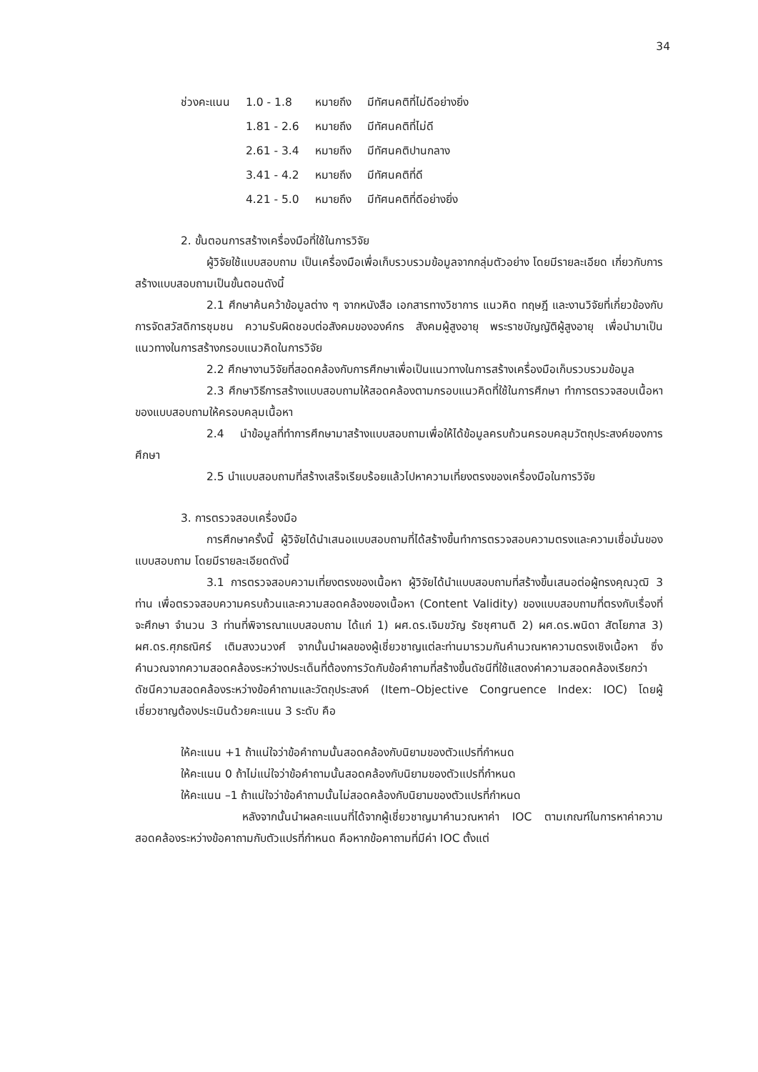34
| ช่วงคะแนน | 1.0 - 1.8 | หมายถึง | มีทัศนคติที่ไม่ดีอย่างยิ่ง |
| | 1.81 - 2.6 | หมายถึง | มีทัศนคติที่ไม่ดี |
| | 2.61 - 3.4 | หมายถึง | มีทัศนคติปานกลาง |
| | 3.41 - 4.2 | หมายถึง | มีทัศนคติที่ดี |
| | 4.21 - 5.0 | หมายถึง | มีทัศนคติที่ดีอย่างยิ่ง |
2. ขั้นตอนการสร้างเครื่องมือที่ใช้ในการวิจัย
ผู้วิจัยใช้แบบสอบถาม เป็นเครื่องมือเพื่อเก็บรวบรวมข้อมูลจากกลุ่มตัวอย่าง โดยมีรายละเอียด เกี่ยวกับการสร้างแบบสอบถามเป็นขั้นตอนดังนี้
2.1 ศึกษาค้นคว้าข้อมูลต่าง ๆ จากหนังสือ เอกสารทางวิชาการ แนวคิด ทฤษฎี และงานวิจัยที่เกี่ยวข้องกับการจัดสวัสดิการชุมชน ความรับผิดชอบต่อสังคมขององค์กร สังคมผู้สูงอายุ พระราชบัญญัติผู้สูงอายุ เพื่อนำมาเป็นแนวทางในการสร้างกรอบแนวคิดในการวิจัย
2.2 ศึกษางานวิจัยที่สอดคล้องกับการศึกษาเพื่อเป็นแนวทางในการสร้างเครื่องมือเก็บรวบรวมข้อมูล
2.3 ศึกษาวิธีการสร้างแบบสอบถามให้สอดคล้องตามกรอบแนวคิดที่ใช้ในการศึกษา ทำการตรวจสอบเนื้อหาของแบบสอบถามให้ครอบคลุมเนื้อหา
2.4 นำข้อมูลที่ทำการศึกษามาสร้างแบบสอบถามเพื่อให้ได้ข้อมูลครบถ้วนครอบคลุมวัตถุประสงค์ของการศึกษา
2.5 นำแบบสอบถามที่สร้างเสร็จเรียบร้อยแล้วไปหาความเที่ยงตรงของเครื่องมือในการวิจัย
3. การตรวจสอบเครื่องมือ
การศึกษาครั้งนี้ ผู้วิจัยได้นำเสนอแบบสอบถามที่ได้สร้างขึ้นทำการตรวจสอบความตรงและความเชื่อมั่นของแบบสอบถาม โดยมีรายละเอียดดังนี้
3.1 การตรวจสอบความเที่ยงตรงของเนื้อหา ผู้วิจัยได้นำแบบสอบถามที่สร้างขึ้นเสนอต่อผู้ทรงคุณวุฒิ 3 ท่าน เพื่อตรวจสอบความครบถ้วนและความสอดคล้องของเนื้อหา (Content Validity) ของแบบสอบถามที่ตรงกับเรื่องที่จะศึกษา จำนวน 3 ท่านที่พิจารณาแบบสอบถาม ได้แก่ 1) ผศ.ดร.เจิมขวัญ รัชชุศานติ 2) ผศ.ดร.พนิดา สัตโยภาส 3) ผศ.ดร.ศุภธณิศร์ เติมสงวนวงศ์ จากนั้นนำผลของผู้เชี่ยวชาญแต่ละท่านมารวมกันคำนวณหาความตรงเชิงเนื้อหา ซึ่งคำนวณจากความสอดคล้องระหว่างประเด็นที่ต้องการวัดกับข้อคำถามที่สร้างขึ้นดัชนีที่ใช้แสดงค่าความสอดคล้องเรียกว่า ดัชนีความสอดคล้องระหว่างข้อคำถามและวัตถุประสงค์ (Item–Objective Congruence Index: IOC) โดยผู้เชี่ยวชาญต้องประเมินด้วยคะแนน 3 ระดับ คือ
ให้คะแนน +1 ถ้าแน่ใจว่าข้อคำถามนั้นสอดคล้องกับนิยามของตัวแปรที่กำหนด
ให้คะแนน 0 ถ้าไม่แน่ใจว่าข้อคำถามนั้นสอดคล้องกับนิยามของตัวแปรที่กำหนด
ให้คะแนน –1 ถ้าแน่ใจว่าข้อคำถามนั้นไม่สอดคล้องกับนิยามของตัวแปรที่กำหนด
หลังจากนั้นนำผลคะแนนที่ได้จากผู้เชี่ยวชาญมาคำนวณหาค่า IOC ตามเกณฑ์ในการหาค่าความสอดคล้องระหว่างข้อคาถามกับตัวแปรที่กำหนด คือหากข้อคาถามที่มีค่า IOC ตั้งแต่